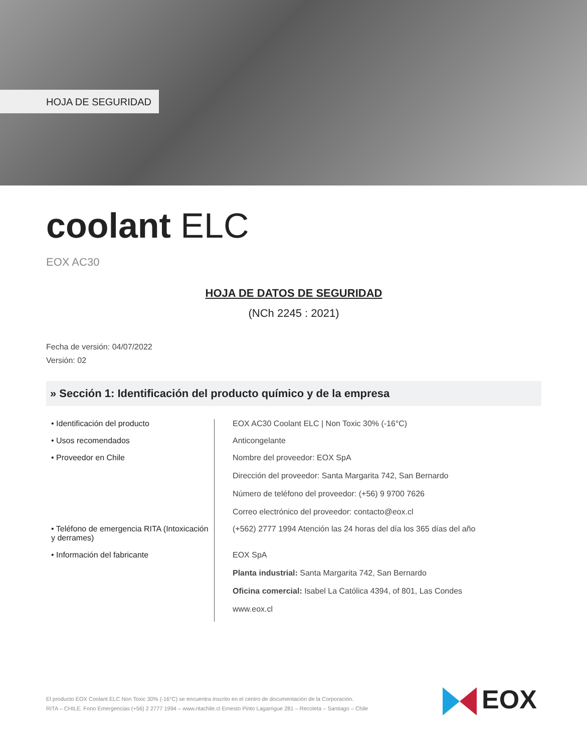HOJA DE SEGURIDAD
coolant ELC
EOX AC30
HOJA DE DATOS DE SEGURIDAD
(NCh 2245 : 2021)
Fecha de versión: 04/07/2022
Versión: 02
» Sección 1: Identificación del producto químico y de la empresa
| • Identificación del producto | EOX AC30 Coolant ELC / Non Toxic 30% (-16°C) |
| • Usos recomendados | Anticongelante |
| • Proveedor en Chile | Nombre del proveedor: EOX SpA Dirección del proveedor: Santa Margarita 742, San Bernardo Número de teléfono del proveedor: (+56) 9 9700 7626 Correo electrónico del proveedor: contacto@eox.cl |
| • Teléfono de emergencia RITA (Intoxicación y derrames) | (+562) 2777 1994 Atención las 24 horas del día los 365 días del año |
| • Información del fabricante | EOX SpA Planta industrial: Santa Margarita 742, San Bernardo Oficina comercial: Isabel La Católica 4394, of 801, Las Condes www.eox.cl |
El producto EOX Coolant ELC Non Toxic 30% (-16°C) se encuentra inscrito en el centro de documentación de la Corporación.
RITA – CHILE. Fono Emergencias (+56) 2 2777 1994 – www.ritachile.cl Ernesto Pinto Lagarrigue 281 – Recoleta – Santiago – Chile
EOX